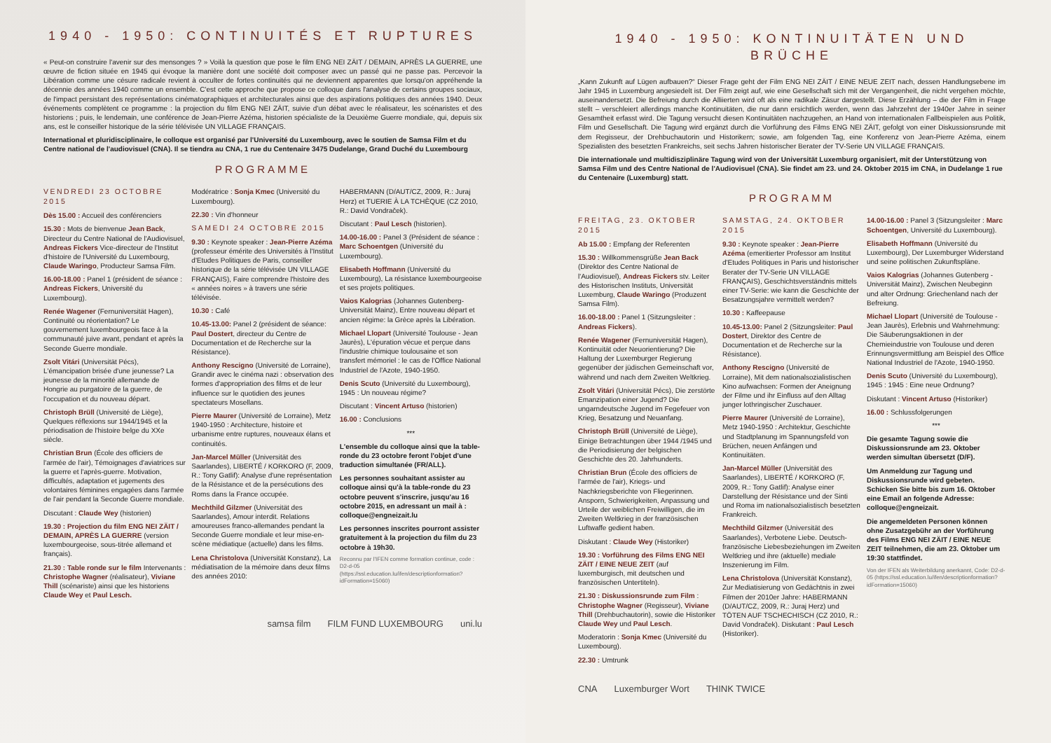1940 - 1950: CONTINUITÉS ET RUPTURES
« Peut-on construire l'avenir sur des mensonges ? » Voilà la question que pose le film ENG NEI ZÄIT / DEMAIN, APRÈS LA GUERRE, une œuvre de fiction située en 1945 qui évoque la manière dont une société doit composer avec un passé qui ne passe pas. Percevoir la Libération comme une césure radicale revient à occulter de fortes continuités qui ne deviennent apparentes que lorsqu'on appréhende la décennie des années 1940 comme un ensemble. C'est cette approche que propose ce colloque dans l'analyse de certains groupes sociaux, de l'impact persistant des représentations cinématographiques et architecturales ainsi que des aspirations politiques des années 1940. Deux événements complètent ce programme : la projection du film ENG NEI ZÄIT, suivie d'un débat avec le réalisateur, les scénaristes et des historiens ; puis, le lendemain, une conférence de Jean-Pierre Azéma, historien spécialiste de la Deuxième Guerre mondiale, qui, depuis six ans, est le conseiller historique de la série télévisée UN VILLAGE FRANÇAIS.
International et pluridisciplinaire, le colloque est organisé par l'Université du Luxembourg, avec le soutien de Samsa Film et du Centre national de l'audiovisuel (CNA). Il se tiendra au CNA, 1 rue du Centenaire 3475 Dudelange, Grand Duché du Luxembourg
PROGRAMME
VENDREDI 23 OCTOBRE 2015
Dès 15.00 : Accueil des conférenciers
15.30 : Mots de bienvenue Jean Back, Directeur du Centre National de l'Audiovisuel, Andreas Fickers Vice-directeur de l'Institut d'histoire de l'Université du Luxembourg, Claude Waringo, Producteur Samsa Film.
16.00-18.00 : Panel 1 (président de séance : Andreas Fickers, Université du Luxembourg).
Renée Wagener (Fernuniversität Hagen), Continuité ou réorientation? Le gouvernement luxembourgeois face à la communauté juive avant, pendant et après la Seconde Guerre mondiale.
Zsolt Vitári (Universität Pécs), L'émancipation brisée d'une jeunesse? La jeunesse de la minorité allemande de Hongrie au purgatoire de la guerre, de l'occupation et du nouveau départ.
Christoph Brüll (Université de Liège), Quelques réflexions sur 1944/1945 et la périodisation de l'histoire belge du XXe siècle.
Christian Brun (École des officiers de l'armée de l'air), Témoignages d'aviatrices sur la guerre et l'après-guerre. Motivation, difficultés, adaptation et jugements des volontaires féminines engagées dans l'armée de l'air pendant la Seconde Guerre mondiale.
Discutant : Claude Wey (historien)
19.30 : Projection du film ENG NEI ZÄIT / DEMAIN, APRÈS LA GUERRE (version luxembourgeoise, sous-titrée allemand et français).
21.30 : Table ronde sur le film Intervenants : Christophe Wagner (réalisateur), Viviane Thill (scénariste) ainsi que les historiens Claude Wey et Paul Lesch.
Modératrice : Sonja Kmec (Université du Luxembourg).
22.30 : Vin d'honneur
SAMEDI 24 OCTOBRE 2015
9.30 : Keynote speaker : Jean-Pierre Azéma (professeur émérite des Universités à l'Institut d'Etudes Politiques de Paris, conseiller historique de la série télévisée UN VILLAGE FRANÇAIS), Faire comprendre l'histoire des « années noires » à travers une série télévisée.
10.30 : Café
10.45-13.00: Panel 2 (président de séance: Paul Dostert, directeur du Centre de Documentation et de Recherche sur la Résistance).
Anthony Rescigno (Université de Lorraine), Grandir avec le cinéma nazi : observation des formes d'appropriation des films et de leur influence sur le quotidien des jeunes spectateurs Mosellans.
Pierre Maurer (Université de Lorraine), Metz 1940-1950 : Architecture, histoire et urbanisme entre ruptures, nouveaux élans et continuités.
Jan-Marcel Müller (Universität des Saarlandes), LIBERTÉ / KORKORO (F, 2009, R.: Tony Gatlif): Analyse d'une représentation de la Résistance et de la persécutions des Roms dans la France occupée.
Mechthild Gilzmer (Universität des Saarlandes), Amour interdit. Relations amoureuses franco-allemandes pendant la Seconde Guerre mondiale et leur mise-en-scène médiatique (actuelle) dans les films.
Lena Christolova (Universität Konstanz), La médiatisation de la mémoire dans deux films des années 2010:
HABERMANN (D/AUT/CZ, 2009, R.: Juraj Herz) et TUERIE À LA TCHÈQUE (CZ 2010, R.: David Vondraček).
Discutant : Paul Lesch (historien).
14.00-16.00 : Panel 3 (Président de séance : Marc Schoentgen (Université du Luxembourg).
Elisabeth Hoffmann (Université du Luxembourg), La résistance luxembourgeoise et ses projets politiques.
Vaios Kalogrias (Johannes Gutenberg-Universität Mainz), Entre nouveau départ et ancien régime: la Grèce après la Libération.
Michael Llopart (Université Toulouse - Jean Jaurès), L'épuration vécue et perçue dans l'industrie chimique toulousaine et son transfert mémoriel : le cas de l'Office National Industriel de l'Azote, 1940-1950.
Denis Scuto (Université du Luxembourg), 1945 : Un nouveau régime?
Discutant : Vincent Artuso (historien)
16.00 : Conclusions
***
L'ensemble du colloque ainsi que la table-ronde du 23 octobre feront l'objet d'une traduction simultanée (FR/ALL).
Les personnes souhaitant assister au colloque ainsi qu'à la table-ronde du 23 octobre peuvent s'inscrire, jusqu'au 16 octobre 2015, en adressant un mail à : colloque@engneizait.lu
Les personnes inscrites pourront assister gratuitement à la projection du film du 23 octobre à 19h30.
Reconnu par l'IFEN comme formation continue, code : D2-d-05 (https://ssl.education.lu/ifen/descriptionformation?idFormation=15060)
samsa film FILM FUND LUXEMBOURG uni.lu
1940 - 1950: KONTINUITÄTEN UND BRÜCHE
„Kann Zukunft auf Lügen aufbauen?“ Dieser Frage geht der Film ENG NEI ZÄIT / EINE NEUE ZEIT nach, dessen Handlungsebene im Jahr 1945 in Luxemburg angesiedelt ist. Der Film zeigt auf, wie eine Gesellschaft sich mit der Vergangenheit, die nicht vergehen möchte, auseinandersetzt. Die Befreiung durch die Alliierten wird oft als eine radikale Zäsur dargestellt. Diese Erzählung – die der Film in Frage stellt – verschleiert allerdings manche Kontinuitäten, die nur dann ersichtlich werden, wenn das Jahrzehnt der 1940er Jahre in seiner Gesamtheit erfasst wird. Die Tagung versucht diesen Kontinuitäten nachzugehen, an Hand von internationalen Fallbeispielen aus Politik, Film und Gesellschaft. Die Tagung wird ergänzt durch die Vorführung des Films ENG NEI ZÄIT, gefolgt von einer Diskussionsrunde mit dem Regisseur, der Drehbuchautorin und Historikern; sowie, am folgenden Tag, eine Konferenz von Jean-Pierre Azéma, einem Spezialisten des besetzten Frankreichs, seit sechs Jahren historischer Berater der TV-Serie UN VILLAGE FRANÇAIS.
Die internationale und multidisziplinäre Tagung wird von der Universität Luxemburg organisiert, mit der Unterstützung von Samsa Film und des Centre National de l'Audiovisuel (CNA). Sie findet am 23. und 24. Oktober 2015 im CNA, in Dudelange 1 rue du Centenaire (Luxemburg) statt.
PROGRAMM
FREITAG, 23. OKTOBER 2015
Ab 15.00 : Empfang der Referenten
15.30 : Willkommensgrüße Jean Back (Direktor des Centre National de l'Audiovisuel), Andreas Fickers stv. Leiter des Historischen Instituts, Universität Luxemburg, Claude Waringo (Produzent Samsa Film).
16.00-18.00 : Panel 1 (Sitzungsleiter : Andreas Fickers).
Renée Wagener (Fernuniversität Hagen), Kontinuität oder Neuorientierung? Die Haltung der Luxemburger Regierung gegenüber der jüdischen Gemeinschaft vor, während und nach dem Zweiten Weltkrieg.
Zsolt Vitári (Universität Pécs), Die zerstörte Emanzipation einer Jugend? Die ungarndeutsche Jugend im Fegefeuer von Krieg, Besatzung und Neuanfang.
Christoph Brüll (Université de Liège), Einige Betrachtungen über 1944 /1945 und die Periodisierung der belgischen Geschichte des 20. Jahrhunderts.
Christian Brun (École des officiers de l'armée de l'air), Kriegs- und Nachkriegsberichte von Fliegerinnen. Ansporn, Schwierigkeiten, Anpassung und Urteile der weiblichen Freiwilligen, die im Zweiten Weltkrieg in der französischen Luftwaffe gedient haben.
Diskutant : Claude Wey (Historiker)
19.30 : Vorführung des Films ENG NEI ZÄIT / EINE NEUE ZEIT (auf luxemburgisch, mit deutschen und französischen Untertiteln).
21.30 : Diskussionsrunde zum Film : Christophe Wagner (Regisseur), Viviane Thill (Drehbuchautorin), sowie die Historiker Claude Wey und Paul Lesch.
Moderatorin : Sonja Kmec (Université du Luxembourg).
22.30 : Umtrunk
SAMSTAG, 24. OKTOBER 2015
9.30 : Keynote speaker : Jean-Pierre Azéma (emeritierter Professor am Institut d'Etudes Politiques in Paris und historischer Berater der TV-Serie UN VILLAGE FRANÇAIS), Geschichtsverständnis mittels einer TV-Serie: wie kann die Geschichte der Besatzungsjahre vermittelt werden?
10.30 : Kaffeepause
10.45-13.00: Panel 2 (Sitzungsleiter: Paul Dostert, Direktor des Centre de Documentation et de Recherche sur la Résistance).
Anthony Rescigno (Université de Lorraine), Mit dem nationalsozialistischen Kino aufwachsen: Formen der Aneignung der Filme und ihr Einfluss auf den Alltag junger lothringischer Zuschauer.
Pierre Maurer (Université de Lorraine), Metz 1940-1950 : Architektur, Geschichte und Stadtplanung im Spannungsfeld von Brüchen, neuen Anfängen und Kontinuitäten.
Jan-Marcel Müller (Universität des Saarlandes), LIBERTÉ / KORKORO (F, 2009, R.: Tony Gatlif): Analyse einer Darstellung der Résistance und der Sinti und Roma im nationalsozialistisch besetzten Frankreich.
Mechthild Gilzmer (Universität des Saarlandes), Verbotene Liebe. Deutsch-französische Liebesbeziehungen im Zweiten Weltkrieg und ihre (aktuelle) mediale Inszenierung im Film.
Lena Christolova (Universität Konstanz), Zur Mediatisierung von Gedächtnis in zwei Filmen der 2010er Jahre: HABERMANN (D/AUT/CZ, 2009, R.: Juraj Herz) und TÖTEN AUF TSCHECHISCH (CZ 2010, R.: David Vondraček). Diskutant : Paul Lesch (Historiker).
14.00-16.00 : Panel 3 (Sitzungsleiter : Marc Schoentgen, Université du Luxembourg).
Elisabeth Hoffmann (Université du Luxembourg), Der Luxemburger Widerstand und seine politischen Zukunftspläne.
Vaios Kalogrias (Johannes Gutenberg - Universität Mainz), Zwischen Neubeginn und alter Ordnung: Griechenland nach der Befreiung.
Michael Llopart (Université de Toulouse - Jean Jaurès), Erlebnis und Wahrnehmung: Die Säuberungsaktionen in der Chemieindustrie von Toulouse und deren Erinnungsvermittlung am Beispiel des Office National Industriel de l'Azote, 1940-1950.
Denis Scuto (Université du Luxembourg), 1945 : 1945 : Eine neue Ordnung?
Diskutant : Vincent Artuso (Historiker)
16.00 : Schlussfolgerungen
***
Die gesamte Tagung sowie die Diskussionsrunde am 23. Oktober werden simultan übersetzt (D/F).
Um Anmeldung zur Tagung und Diskussionsrunde wird gebeten. Schicken Sie bitte bis zum 16. Oktober eine Email an folgende Adresse: colloque@engneizait.
Die angemeldeten Personen können ohne Zusatzgebühr an der Vorführung des Films ENG NEI ZÄIT / EINE NEUE ZEIT teilnehmen, die am 23. Oktober um 19:30 stattfindet.
Von der IFEN als Weiterbildung anerkannt, Code: D2-d-05 (https://ssl.education.lu/ifen/descriptionformation?idFormation=15060)
CNA Luxemburger Wort THINK TWICE